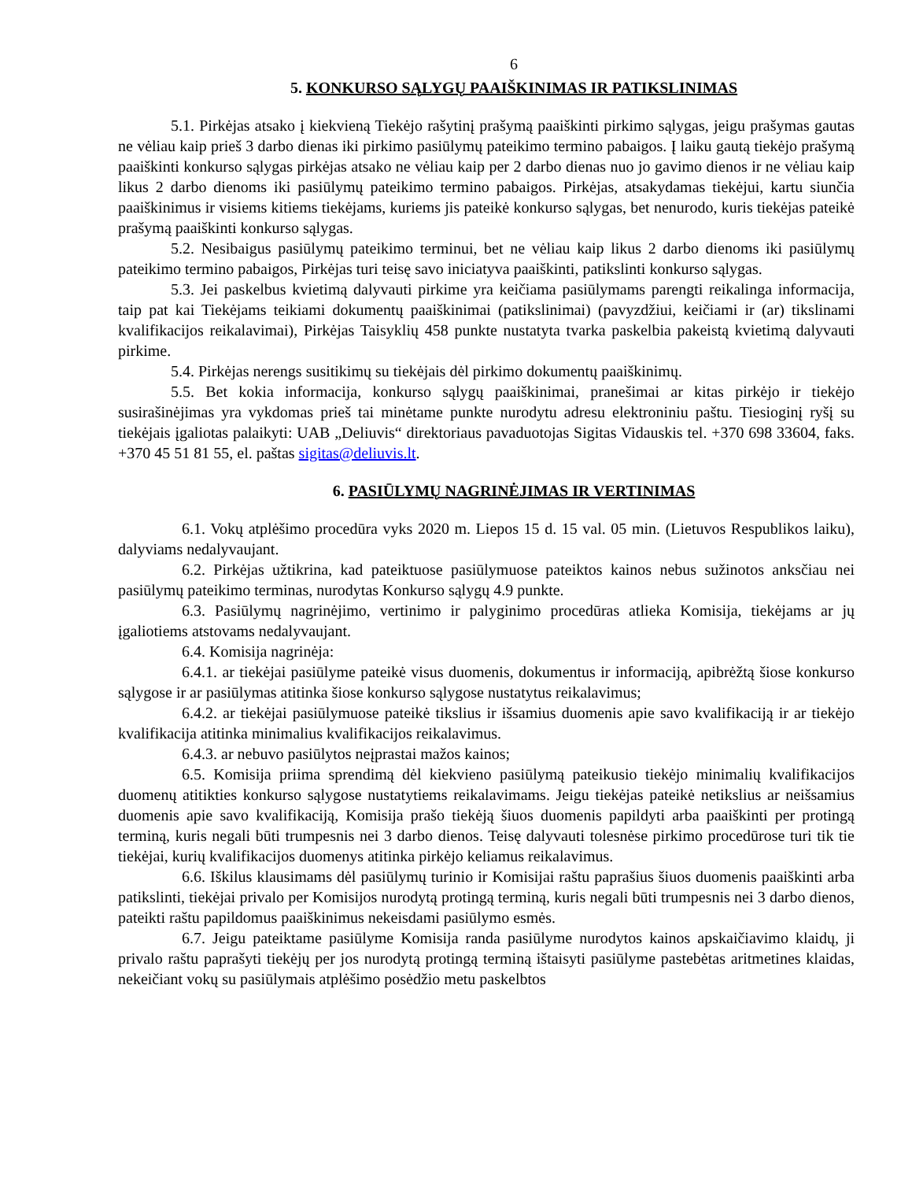6
5. KONKURSO SĄLYGŲ PAAIŠKINIMAS IR PATIKSLINIMAS
5.1. Pirkėjas atsako į kiekvieną Tiekėjo rašytinį prašymą paaiškinti pirkimo sąlygas, jeigu prašymas gautas ne vėliau kaip prieš 3 darbo dienas iki pirkimo pasiūlymų pateikimo termino pabaigos. Į laiku gautą tiekėjo prašymą paaiškinti konkurso sąlygas pirkėjas atsako ne vėliau kaip per 2 darbo dienas nuo jo gavimo dienos ir ne vėliau kaip likus 2 darbo dienoms iki pasiūlymų pateikimo termino pabaigos. Pirkėjas, atsakydamas tiekėjui, kartu siunčia paaiškinimus ir visiems kitiems tiekėjams, kuriems jis pateikė konkurso sąlygas, bet nenurodo, kuris tiekėjas pateikė prašymą paaiškinti konkurso sąlygas.
5.2. Nesibaigus pasiūlymų pateikimo terminui, bet ne vėliau kaip likus 2 darbo dienoms iki pasiūlymų pateikimo termino pabaigos, Pirkėjas turi teisę savo iniciatyva paaiškinti, patikslinti konkurso sąlygas.
5.3. Jei paskelbus kvietimą dalyvauti pirkime yra keičiama pasiūlymams parengti reikalinga informacija, taip pat kai Tiekėjams teikiami dokumentų paaiškinimai (patikslinimai) (pavyzdžiui, keičiami ir (ar) tikslinami kvalifikacijos reikalavimai), Pirkėjas Taisyklių 458 punkte nustatyta tvarka paskelbia pakeistą kvietimą dalyvauti pirkime.
5.4. Pirkėjas nerengs susitikimų su tiekėjais dėl pirkimo dokumentų paaiškinimų.
5.5. Bet kokia informacija, konkurso sąlygų paaiškinimai, pranešimai ar kitas pirkėjo ir tiekėjo susirašinėjimas yra vykdomas prieš tai minėtame punkte nurodytu adresu elektroniniu paštu. Tiesioginį ryšį su tiekėjais įgaliotas palaikyti: UAB „Deliuvis“ direktoriaus pavaduotojas Sigitas Vidauskis tel. +370 698 33604, faks. +370 45 51 81 55, el. paštas sigitas@deliuvis.lt.
6. PASIŪLYMŲ NAGRINĖJIMAS IR VERTINIMAS
6.1. Vokų atplėšimo procedūra vyks 2020 m. Liepos 15 d. 15 val. 05 min. (Lietuvos Respublikos laiku), dalyviams nedalyvaujant.
6.2. Pirkėjas užtikrina, kad pateiktuose pasiūlymuose pateiktos kainos nebus sužinotos anksčiau nei pasiūlymų pateikimo terminas, nurodytas Konkurso sąlygų 4.9 punkte.
6.3. Pasiūlymų nagrinėjimo, vertinimo ir palyginimo procedūras atlieka Komisija, tiekėjams ar jų įgaliotiems atstovams nedalyvaujant.
6.4. Komisija nagrinėja:
6.4.1. ar tiekėjai pasiūlyme pateikė visus duomenis, dokumentus ir informaciją, apibrėžtą šiose konkurso sąlygose ir ar pasiūlymas atitinka šiose konkurso sąlygose nustatytus reikalavimus;
6.4.2. ar tiekėjai pasiūlymuose pateikė tikslius ir išsamius duomenis apie savo kvalifikaciją ir ar tiekėjo kvalifikacija atitinka minimalius kvalifikacijos reikalavimus.
6.4.3. ar nebuvo pasiūlytos neįprastai mažos kainos;
6.5. Komisija priima sprendimą dėl kiekvieno pasiūlymą pateikusio tiekėjo minimalių kvalifikacijos duomenų atitikties konkurso sąlygose nustatytiems reikalavimams. Jeigu tiekėjas pateikė netikslius ar neišsamius duomenis apie savo kvalifikaciją, Komisija prašo tiekėją šiuos duomenis papildyti arba paaiškinti per protingą terminą, kuris negali būti trumpesnis nei 3 darbo dienos. Teisę dalyvauti tolesnėse pirkimo procedūrose turi tik tie tiekėjai, kurių kvalifikacijos duomenys atitinka pirkėjo keliamus reikalavimus.
6.6. Iškilus klausimams dėl pasiūlymų turinio ir Komisijai raštu paprašius šiuos duomenis paaiškinti arba patikslinti, tiekėjai privalo per Komisijos nurodytą protingą terminą, kuris negali būti trumpesnis nei 3 darbo dienos, pateikti raštu papildomus paaiškinimus nekeisdami pasiūlymo esmės.
6.7. Jeigu pateiktame pasiūlyme Komisija randa pasiūlyme nurodytos kainos apskaičiavimo klaidų, ji privalo raštu paprašyti tiekėjų per jos nurodytą protingą terminą ištaisyti pasiūlyme pastebėtas aritmetines klaidas, nekeičiant vokų su pasiūlymais atplėšimo posėdžio metu paskelbtos